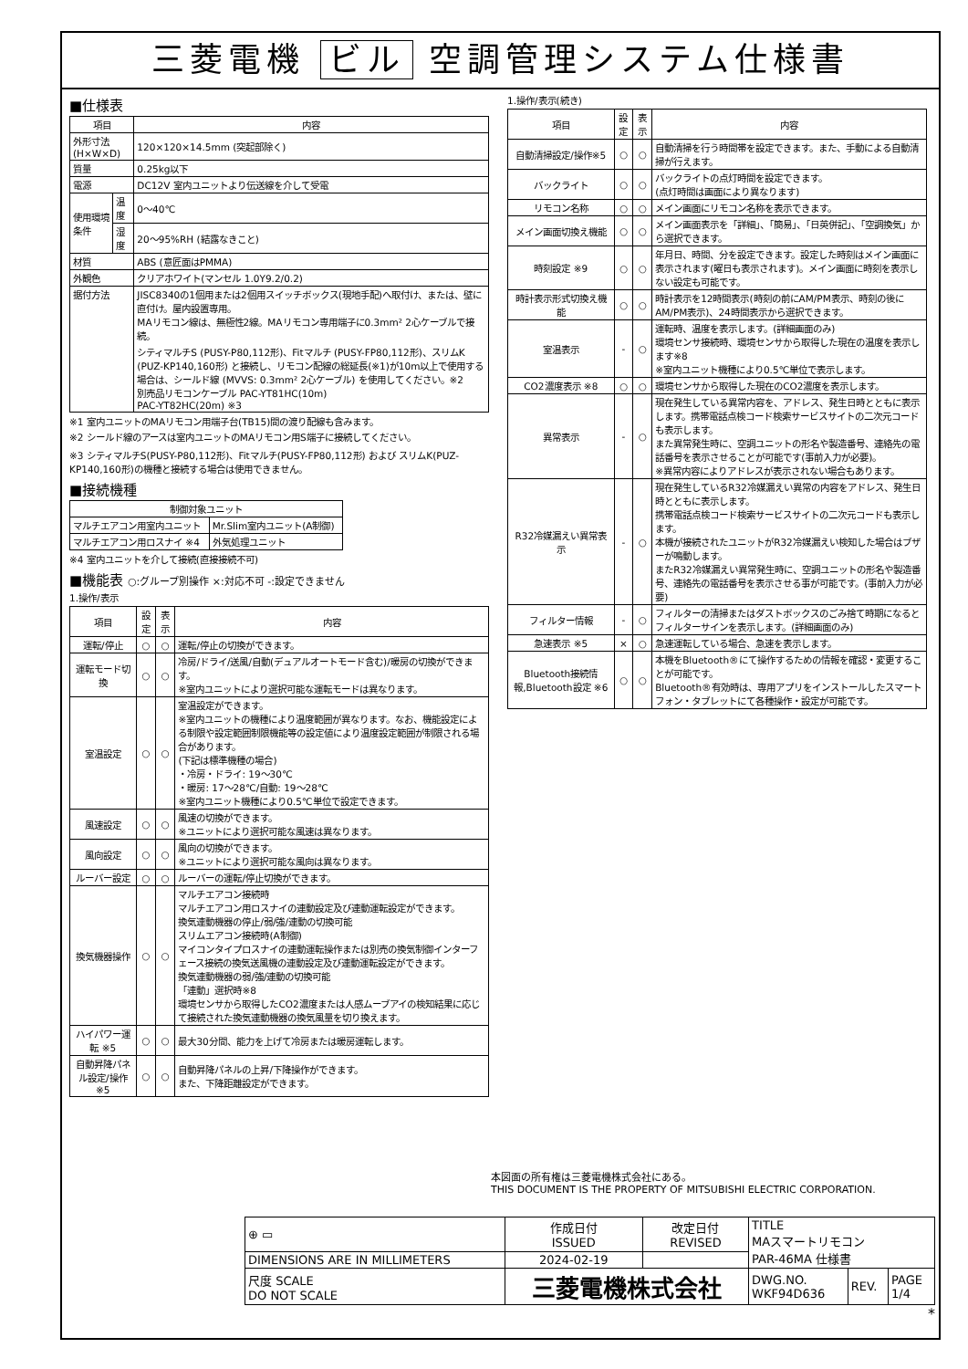三菱電機 ビル 空調管理システム仕様書
■仕様表
| 項目 | | 内容 |
| --- | --- | --- |
| 外形寸法(H×W×D) | | 120×120×14.5mm (突起部除く) |
| 質量 | | 0.25kg以下 |
| 電源 | | DC12V 室内ユニットより伝送線を介して受電 |
| 使用環境条件 | 温度 | 0～40℃ |
| | 湿度 | 20～95%RH (結露なきこと) |
| 材質 | | ABS (意匠面はPMMA) |
| 外観色 | | クリアホワイト(マンセル 1.0Y9.2/0.2) |
| 据付方法 | | JISC8340の1個用または2個用スイッチボックス(現地手配)へ取付け、または、壁に直付け。屋内設置専用。 MAリモコン線は、無極性2線。MAリモコン専用端子に0.3mm² 2心ケーブルで接続。 シティマルチS (PUSY-P80,112形)、Fitマルチ (PUSY-FP80,112形)、スリムK (PUZ-KP140,160形) と接続し、リモコン配線の総延長(※1)が10m以上で使用する場合は、シールド線 (MVVS: 0.3mm² 2心ケーブル) を使用してください。※2 別売品リモコンケーブル PAC-YT81HC(10m) PAC-YT82HC(20m) ※3 |
※1 室内ユニットのMAリモコン用端子台(TB15)間の渡り配線も含みます。
※2 シールド線のアースは室内ユニットのMAリモコン用S端子に接続してください。
※3 シティマルチS(PUSY-P80,112形)、Fitマルチ(PUSY-FP80,112形) および スリムK(PUZ-KP140,160形)の機種と接続する場合は使用できません。
■接続機種
| 制御対象ユニット | |
| --- | --- |
| マルチエアコン用室内ユニット | Mr.Slim室内ユニット(A制御) |
| マルチエアコン用ロスナイ ※4 | 外気処理ユニット |
※4 室内ユニットを介して接続(直接接続不可)
■機能表 ○:グループ別操作 ×:対応不可 -:設定できません
1.操作/表示
| 項目 | 設定 | 表示 | 内容 |
| --- | --- | --- | --- |
| 運転/停止 | ○ | ○ | 運転/停止の切換ができます。 |
| 運転モード切換 | ○ | ○ | 冷房/ドライ/送風/自動(デュアルオートモード含む)/暖房の切換ができます。 ※室内ユニットにより選択可能な運転モードは異なります。 |
| 室温設定 | ○ | ○ | 室温設定ができます。 ※室内ユニットの機種により温度範囲が異なります。なお、機能設定による制限や設定範囲制限機能等の設定値により温度設定範囲が制限される場合があります。 (下記は標準機種の場合) ・冷房・ドライ: 19～30℃ ・暖房: 17～28℃/自動: 19～28℃ ※室内ユニット機種により0.5℃単位で設定できます。 |
| 風速設定 | ○ | ○ | 風速の切換ができます。 ※ユニットにより選択可能な風速は異なります。 |
| 風向設定 | ○ | ○ | 風向の切換ができます。 ※ユニットにより選択可能な風向は異なります。 |
| ルーバー設定 | ○ | ○ | ルーバーの運転/停止切換ができます。 |
| 換気機器操作 | ○ | ○ | マルチエアコン接続時 マルチエアコン用ロスナイの連動設定及び連動運転設定ができます。 換気連動機器の停止/弱/強/連動の切換可能 スリムエアコン接続時(A制御) マイコンタイプロスナイの連動運転操作または別売の換気制御インターフェース接続の換気送風機の連動設定及び連動運転設定ができます。 換気連動機器の弱/強/連動の切換可能 「連動」選択時※8 環境センサから取得したCO2濃度または人感ムーブアイの検知結果に応じて接続された換気連動機器の換気風量を切り換えます。 |
| ハイパワー運転 ※5 | ○ | ○ | 最大30分間、能力を上げて冷房または暖房運転します。 |
| 自動昇降パネル設定/操作※5 | ○ | ○ | 自動昇降パネルの上昇/下降操作ができます。 また、下降距離設定ができます。 |
1.操作/表示(続き)
| 項目 | 設定 | 表示 | 内容 |
| --- | --- | --- | --- |
| 自動清掃設定/操作※5 | ○ | ○ | 自動清掃を行う時間帯を設定できます。また、手動による自動清掃が行えます。 |
| バックライト | ○ | ○ | バックライトの点灯時間を設定できます。 (点灯時間は画面により異なります) |
| リモコン名称 | ○ | ○ | メイン画面にリモコン名称を表示できます。 |
| メイン画面切換え機能 | ○ | ○ | メイン画面表示を「詳細」、「簡易」、「日英併記」、「空調換気」から選択できます。 |
| 時刻設定 ※9 | ○ | ○ | 年月日、時間、分を設定できます。設定した時刻はメイン画面に表示されます(曜日も表示されます)。メイン画面に時刻を表示しない設定も可能です。 |
| 時計表示形式切換え機能 | ○ | ○ | 時計表示を12時間表示(時刻の前にAM/PM表示、時刻の後にAM/PM表示)、24時間表示から選択できます。 |
| 室温表示 | - | ○ | 運転時、温度を表示します。(詳細画面のみ) 環境センサ接続時、環境センサから取得した現在の温度を表示します※8 ※室内ユニット機種により0.5℃単位で表示します。 |
| CO2濃度表示 ※8 | ○ | ○ | 環境センサから取得した現在のCO2濃度を表示します。 |
| 異常表示 | - | ○ | 現在発生している異常内容を、アドレス、発生日時とともに表示します。携帯電話点検コード検索サービスサイトの二次元コードも表示します。 また異常発生時に、空調ユニットの形名や製造番号、連絡先の電話番号を表示させることが可能です(事前入力が必要)。 ※異常内容によりアドレスが表示されない場合もあります。 |
| R32冷媒漏えい異常表示 | - | ○ | 現在発生しているR32冷媒漏えい異常の内容をアドレス、発生日時とともに表示します。 携帯電話点検コード検索サービスサイトの二次元コードも表示します。 本機が接続されたユニットがR32冷媒漏えい検知した場合はブザーが鳴動します。 またR32冷媒漏えい異常発生時に、空調ユニットの形名や製造番号、連絡先の電話番号を表示させる事が可能です。(事前入力が必要) |
| フィルター情報 | - | ○ | フィルターの清掃またはダストボックスのごみ捨て時期になるとフィルターサインを表示します。(詳細画面のみ) |
| 急速表示 ※5 | × | ○ | 急速運転している場合、急速を表示します。 |
| Bluetooth接続情報,Bluetooth設定 ※6 | ○ | ○ | 本機をBluetooth®にて操作するための情報を確認・変更することが可能です。 Bluetooth®有効時は、専用アプリをインストールしたスマートフォン・タブレットにて各種操作・設定が可能です。 |
本図面の所有権は三菱電機株式会社にある。
THIS DOCUMENT IS THE PROPERTY OF MITSUBISHI ELECTRIC CORPORATION.
| ⊕ ▭ | 作成日付 ISSUED | 改定日付 REVISED | TITLE MAスマートリモコン PAR-46MA 仕様書 | | |
| DIMENSIONS ARE IN MILLIMETERS | 2024-02-19 | | | | |
| 尺度 SCALE DO NOT SCALE | 三菱電機株式会社 | | DWG.NO. WKF94D636 | REV. | PAGE 1/4 |
*